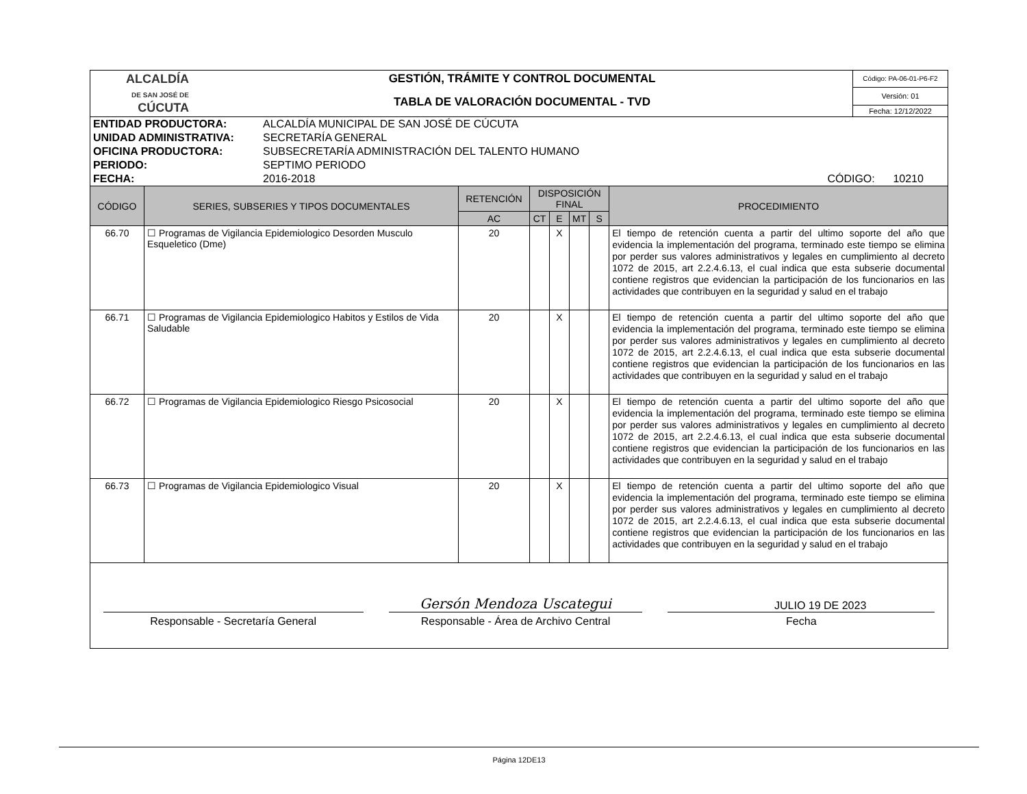| ALCALDÍA DE SAN JOSÉ DE CÚCUTA | GESTIÓN, TRÁMITE Y CONTROL DOCUMENTAL | Código: PA-06-01-P6-F2 |
| | TABLA DE VALORACIÓN DOCUMENTAL - TVD | Versión: 01 |
| | | Fecha: 12/12/2022 |
| ENTIDAD PRODUCTORA: | ALCALDÍA MUNICIPAL DE SAN JOSÉ DE CÚCUTA | |
| UNIDAD ADMINISTRATIVA: | SECRETARÍA GENERAL | |
| OFICINA PRODUCTORA: | SUBSECRETARÍA ADMINISTRACIÓN DEL TALENTO HUMANO | |
| PERIODO: | SEPTIMO PERIODO | |
| FECHA: | 2016-2018 | CÓDIGO: 10210 |
| CÓDIGO | SERIES, SUBSERIES Y TIPOS DOCUMENTALES | RETENCIÓN | DISPOSICIÓN FINAL | | | | PROCEDIMIENTO |
| --- | --- | --- | --- | --- | --- | --- | --- |
| | | AC | CT | E | MT | S | |
| 66.70 | ☐ Programas de Vigilancia Epidemiologico Desorden Musculo Esqueletico (Dme) | 20 | | X | | | El tiempo de retención cuenta a partir del ultimo soporte del año que evidencia la implementación del programa, terminado este tiempo se elimina por perder sus valores administrativos y legales en cumplimiento al decreto 1072 de 2015, art 2.2.4.6.13, el cual indica que esta subserie documental contiene registros que evidencian la participación de los funcionarios en las actividades que contribuyen en la seguridad y salud en el trabajo |
| 66.71 | ☐ Programas de Vigilancia Epidemiologico Habitos y Estilos de Vida Saludable | 20 | | X | | | El tiempo de retención cuenta a partir del ultimo soporte del año que evidencia la implementación del programa, terminado este tiempo se elimina por perder sus valores administrativos y legales en cumplimiento al decreto 1072 de 2015, art 2.2.4.6.13, el cual indica que esta subserie documental contiene registros que evidencian la participación de los funcionarios en las actividades que contribuyen en la seguridad y salud en el trabajo |
| 66.72 | ☐ Programas de Vigilancia Epidemiologico Riesgo Psicosocial | 20 | | X | | | El tiempo de retención cuenta a partir del ultimo soporte del año que evidencia la implementación del programa, terminado este tiempo se elimina por perder sus valores administrativos y legales en cumplimiento al decreto 1072 de 2015, art 2.2.4.6.13, el cual indica que esta subserie documental contiene registros que evidencian la participación de los funcionarios en las actividades que contribuyen en la seguridad y salud en el trabajo |
| 66.73 | ☐ Programas de Vigilancia Epidemiologico Visual | 20 | | X | | | El tiempo de retención cuenta a partir del ultimo soporte del año que evidencia la implementación del programa, terminado este tiempo se elimina por perder sus valores administrativos y legales en cumplimiento al decreto 1072 de 2015, art 2.2.4.6.13, el cual indica que esta subserie documental contiene registros que evidencian la participación de los funcionarios en las actividades que contribuyen en la seguridad y salud en el trabajo |
Responsable - Secretaría General
Gersón Mendoza Uscategui
Responsable - Área de Archivo Central
JULIO 19 DE 2023
Fecha
Página 12DE13